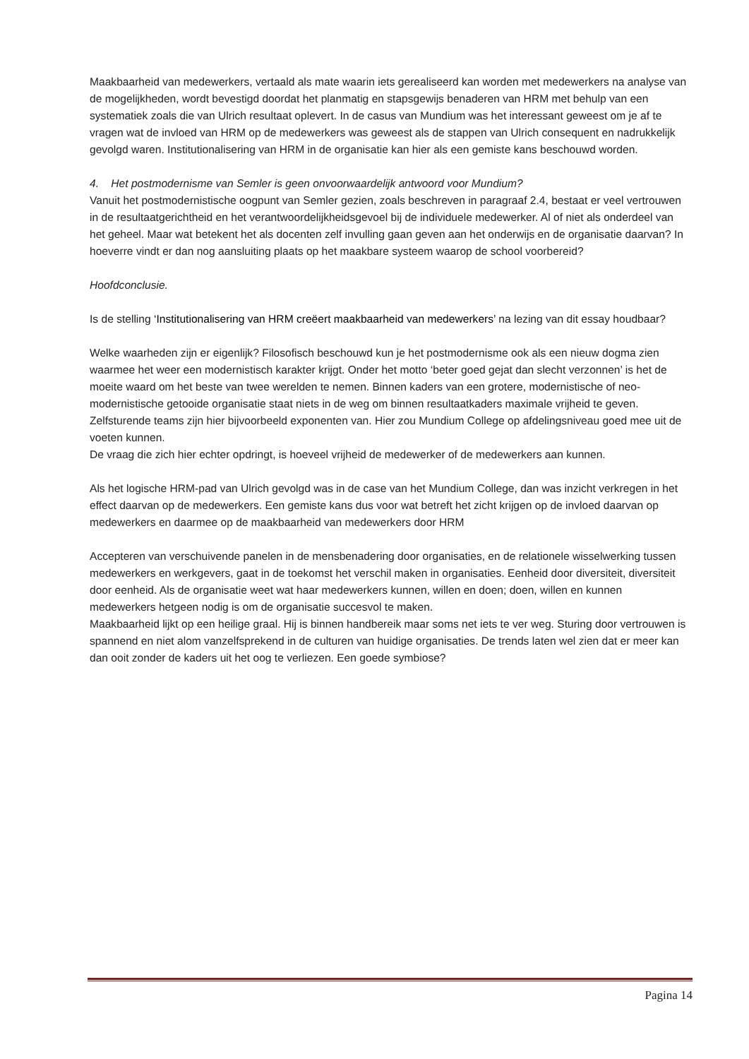Maakbaarheid van medewerkers, vertaald als mate waarin iets gerealiseerd kan worden met medewerkers na analyse van de mogelijkheden, wordt bevestigd doordat het planmatig en stapsgewijs benaderen van HRM met behulp van een systematiek zoals die van Ulrich resultaat oplevert. In de casus van Mundium was het interessant geweest om je af te vragen wat de invloed van HRM op de medewerkers was geweest als de stappen van Ulrich consequent en nadrukkelijk gevolgd waren. Institutionalisering van HRM in de organisatie kan hier als een gemiste kans beschouwd worden.
4. Het postmodernisme van Semler is geen onvoorwaardelijk antwoord voor Mundium?
Vanuit het postmodernistische oogpunt van Semler gezien, zoals beschreven in paragraaf 2.4, bestaat er veel vertrouwen in de resultaatgerichtheid en het verantwoordelijkheidsgevoel bij de individuele medewerker. Al of niet als onderdeel van het geheel. Maar wat betekent het als docenten zelf invulling gaan geven aan het onderwijs en de organisatie daarvan? In hoeverre vindt er dan nog aansluiting plaats op het maakbare systeem waarop de school voorbereid?
Hoofdconclusie.
Is de stelling ‘Institutionalisering van HRM creëert maakbaarheid van medewerkers’ na lezing van dit essay houdbaar?
Welke waarheden zijn er eigenlijk? Filosofisch beschouwd kun je het postmodernisme ook als een nieuw dogma zien waarmee het weer een modernistisch karakter krijgt. Onder het motto ‘beter goed gejat dan slecht verzonnen’ is het de moeite waard om het beste van twee werelden te nemen. Binnen kaders van een grotere, modernistische of neo-modernistische getooide organisatie staat niets in de weg om binnen resultaatkaders maximale vrijheid te geven. Zelfsturende teams zijn hier bijvoorbeeld exponenten van. Hier zou Mundium College op afdelingsniveau goed mee uit de voeten kunnen.
De vraag die zich hier echter opdringt, is hoeveel vrijheid de medewerker of de medewerkers aan kunnen.
Als het logische HRM-pad van Ulrich gevolgd was in de case van het Mundium College, dan was inzicht verkregen in het effect daarvan op de medewerkers. Een gemiste kans dus voor wat betreft het zicht krijgen op de invloed daarvan op medewerkers en daarmee op de maakbaarheid van medewerkers door HRM
Accepteren van verschuivende panelen in de mensbenadering door organisaties, en de relationele wisselwerking tussen medewerkers en werkgevers, gaat in de toekomst het verschil maken in organisaties. Eenheid door diversiteit, diversiteit door eenheid. Als de organisatie weet wat haar medewerkers kunnen, willen en doen; doen, willen en kunnen medewerkers hetgeen nodig is om de organisatie succesvol te maken.
Maakbaarheid lijkt op een heilige graal. Hij is binnen handbereik maar soms net iets te ver weg. Sturing door vertrouwen is spannend en niet alom vanzelfsprekend in de culturen van huidige organisaties. De trends laten wel zien dat er meer kan dan ooit zonder de kaders uit het oog te verliezen. Een goede symbiose?
Pagina 14